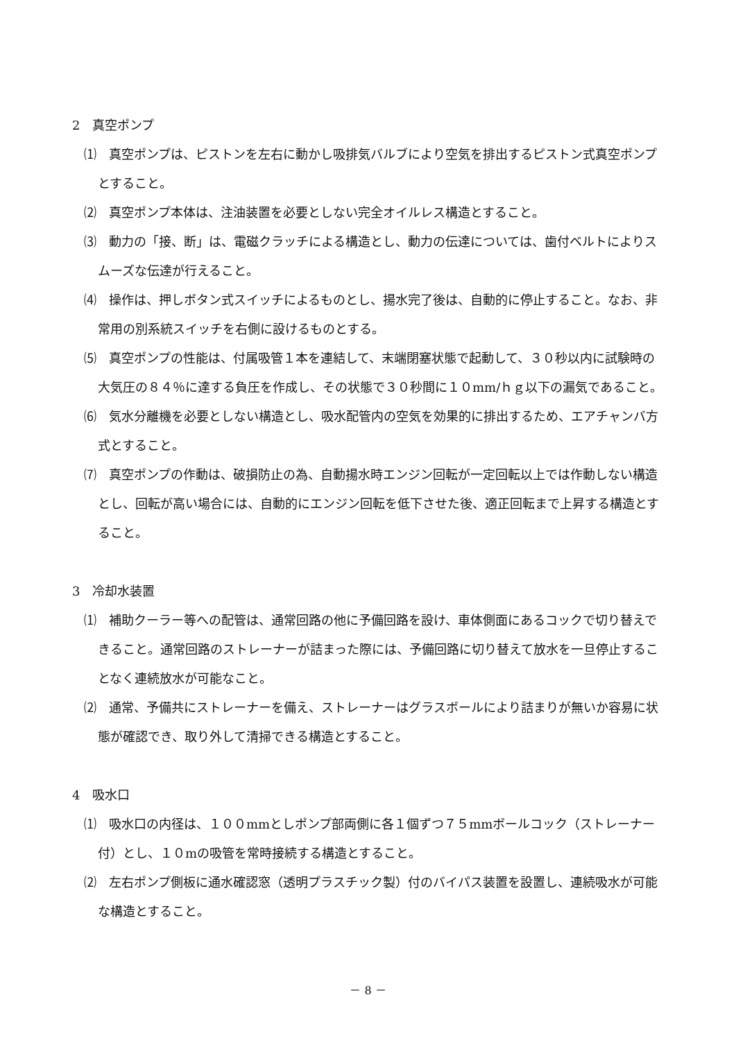2　真空ポンプ
⑴　真空ポンプは、ピストンを左右に動かし吸排気バルブにより空気を排出するピストン式真空ポンプとすること。
⑵　真空ポンプ本体は、注油装置を必要としない完全オイルレス構造とすること。
⑶　動力の「接、断」は、電磁クラッチによる構造とし、動力の伝達については、歯付ベルトによりスムーズな伝達が行えること。
⑷　操作は、押しボタン式スイッチによるものとし、揚水完了後は、自動的に停止すること。なお、非常用の別系統スイッチを右側に設けるものとする。
⑸　真空ポンプの性能は、付属吸管１本を連結して、末端閉塞状態で起動して、３０秒以内に試験時の大気圧の８４％に達する負圧を作成し、その状態で３０秒間に１０mm/ｈｇ以下の漏気であること。
⑹　気水分離機を必要としない構造とし、吸水配管内の空気を効果的に排出するため、エアチャンバ方式とすること。
⑺　真空ポンプの作動は、破損防止の為、自動揚水時エンジン回転が一定回転以上では作動しない構造とし、回転が高い場合には、自動的にエンジン回転を低下させた後、適正回転まで上昇する構造とすること。
3　冷却水装置
⑴　補助クーラー等への配管は、通常回路の他に予備回路を設け、車体側面にあるコックで切り替えできること。通常回路のストレーナーが詰まった際には、予備回路に切り替えて放水を一旦停止することなく連続放水が可能なこと。
⑵　通常、予備共にストレーナーを備え、ストレーナーはグラスボールにより詰まりが無いか容易に状態が確認でき、取り外して清掃できる構造とすること。
4　吸水口
⑴　吸水口の内径は、１００mmとしポンプ部両側に各１個ずつ７５mmボールコック（ストレーナー付）とし、１０mの吸管を常時接続する構造とすること。
⑵　左右ポンプ側板に通水確認窓（透明プラスチック製）付のバイパス装置を設置し、連続吸水が可能な構造とすること。
－ 8 －